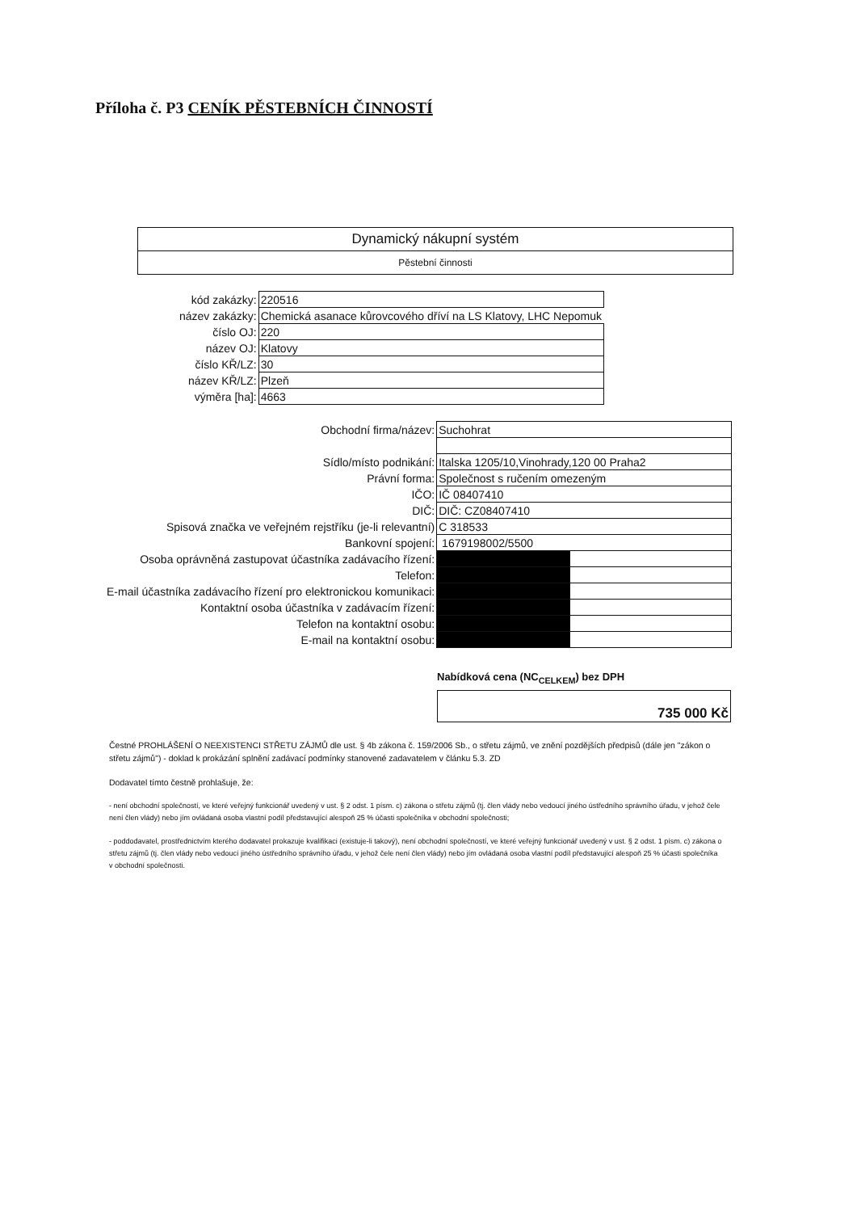Příloha č. P3 CENÍK PĚSTEBNÍCH ČINNOSTÍ
| Dynamický nákupní systém |
| Pěstební činnosti |
| kód zakázky: | 220516 |
| název zakázky: | Chemická asanace kůrovcového dříví na LS Klatovy, LHC Nepomuk |
| číslo OJ: | 220 |
| název OJ: | Klatovy |
| číslo KŘ/LZ: | 30 |
| název KŘ/LZ: | Plzeň |
| výměra [ha]: | 4663 |
| Obchodní firma/název: | Suchohrat | |
| Sídlo/místo podnikání: | Italska 1205/10,Vinohrady,120 00 Praha2 | |
| Právní forma: | Společnost s ručením omezeným | |
| IČO: | IČ 08407410 | |
| DIČ: | DIČ: CZ08407410 | |
| Spisová značka ve veřejném rejstříku (je-li relevantní) | C 318533 | |
| Bankovní spojení: | 1679198002/5500 | |
| Osoba oprávněná zastupovat účastníka zadávacího řízení: | | |
| Telefon: | | |
| E-mail účastníka zadávacího řízení pro elektronickou komunikaci: | | |
| Kontaktní osoba účastníka v zadávacím řízení: | | |
| Telefon na kontaktní osobu: | | |
| E-mail na kontaktní osobu: | | |
Nabídková cena (NC<sub>CELKEM</sub>) bez DPH
735 000 Kč
Čestné PROHLÁŠENÍ O NEEXISTENCI STŘETU ZÁJMŮ dle ust. § 4b zákona č. 159/2006 Sb., o střetu zájmů, ve znění pozdějších předpisů (dále jen "zákon o střetu zájmů") - doklad k prokázání splnění zadávací podmínky stanovené zadavatelem v článku 5.3. ZD
Dodavatel tímto čestně prohlašuje, že:
- není obchodní společností, ve které veřejný funkcionář uvedený v ust. § 2 odst. 1 písm. c) zákona o střetu zájmů (tj. člen vlády nebo vedoucí jiného ústředního správního úřadu, v jehož čele není člen vlády) nebo jím ovládaná osoba vlastní podíl představující alespoň 25 % účasti společníka v obchodní společnosti;
- poddodavatel, prostřednictvím kterého dodavatel prokazuje kvalifikaci (existuje-li takový), není obchodní společností, ve které veřejný funkcionář uvedený v ust. § 2 odst. 1 písm. c) zákona o střetu zájmů (tj. člen vlády nebo vedoucí jiného ústředního správního úřadu, v jehož čele není člen vlády) nebo jím ovládaná osoba vlastní podíl představující alespoň 25 % účasti společníka v obchodní společnosti.